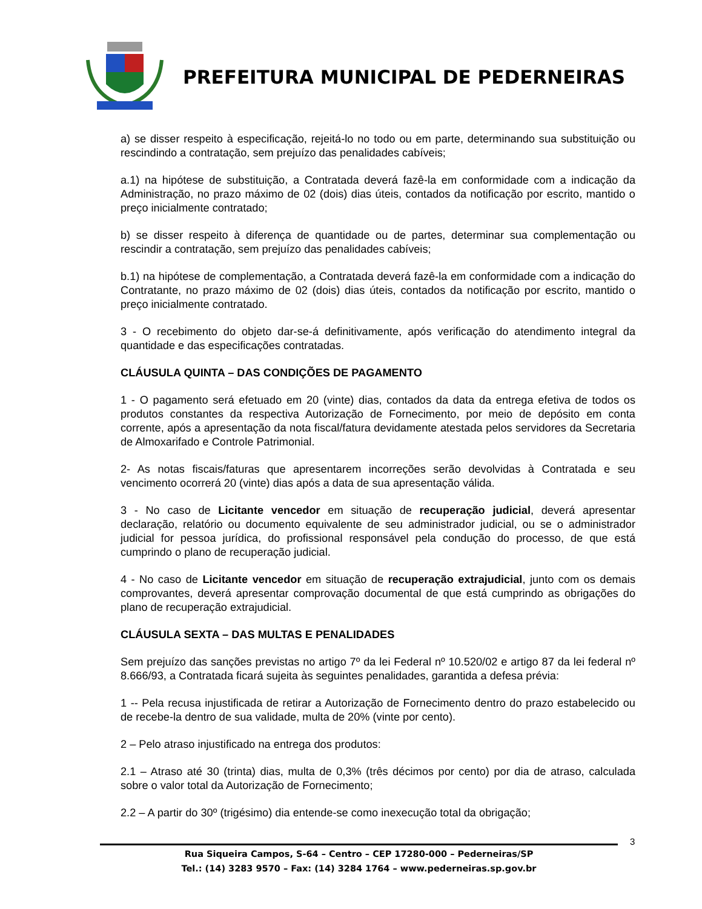PREFEITURA MUNICIPAL DE PEDERNEIRAS
a) se disser respeito à especificação, rejeitá-lo no todo ou em parte, determinando sua substituição ou rescindindo a contratação, sem prejuízo das penalidades cabíveis;
a.1) na hipótese de substituição, a Contratada deverá fazê-la em conformidade com a indicação da Administração, no prazo máximo de 02 (dois) dias úteis, contados da notificação por escrito, mantido o preço inicialmente contratado;
b) se disser respeito à diferença de quantidade ou de partes, determinar sua complementação ou rescindir a contratação, sem prejuízo das penalidades cabíveis;
b.1) na hipótese de complementação, a Contratada deverá fazê-la em conformidade com a indicação do Contratante, no prazo máximo de 02 (dois) dias úteis, contados da notificação por escrito, mantido o preço inicialmente contratado.
3 - O recebimento do objeto dar-se-á definitivamente, após verificação do atendimento integral da quantidade e das especificações contratadas.
CLÁUSULA QUINTA – DAS CONDIÇÕES DE PAGAMENTO
1 - O pagamento será efetuado em 20 (vinte) dias, contados da data da entrega efetiva de todos os produtos constantes da respectiva Autorização de Fornecimento, por meio de depósito em conta corrente, após a apresentação da nota fiscal/fatura devidamente atestada pelos servidores da Secretaria de Almoxarifado e Controle Patrimonial.
2- As notas fiscais/faturas que apresentarem incorreções serão devolvidas à Contratada e seu vencimento ocorrerá 20 (vinte) dias após a data de sua apresentação válida.
3 - No caso de Licitante vencedor em situação de recuperação judicial, deverá apresentar declaração, relatório ou documento equivalente de seu administrador judicial, ou se o administrador judicial for pessoa jurídica, do profissional responsável pela condução do processo, de que está cumprindo o plano de recuperação judicial.
4 - No caso de Licitante vencedor em situação de recuperação extrajudicial, junto com os demais comprovantes, deverá apresentar comprovação documental de que está cumprindo as obrigações do plano de recuperação extrajudicial.
CLÁUSULA SEXTA – DAS MULTAS E PENALIDADES
Sem prejuízo das sanções previstas no artigo 7º da lei Federal nº 10.520/02 e artigo 87 da lei federal nº 8.666/93, a Contratada ficará sujeita às seguintes penalidades, garantida a defesa prévia:
1 -- Pela recusa injustificada de retirar a Autorização de Fornecimento dentro do prazo estabelecido ou de recebe-la dentro de sua validade, multa de 20% (vinte por cento).
2 – Pelo atraso injustificado na entrega dos produtos:
2.1 – Atraso até 30 (trinta) dias, multa de 0,3% (três décimos por cento) por dia de atraso, calculada sobre o valor total da Autorização de Fornecimento;
2.2 – A partir do 30º (trigésimo) dia entende-se como inexecução total da obrigação;
3
Rua Siqueira Campos, S-64 – Centro – CEP 17280-000 – Pederneiras/SP
Tel.: (14) 3283 9570 – Fax: (14) 3284 1764 – www.pederneiras.sp.gov.br